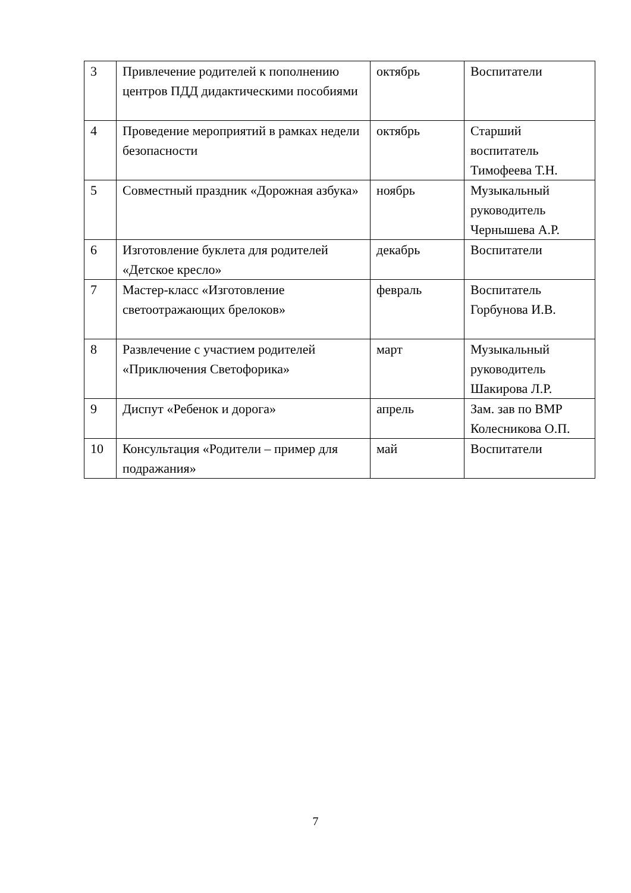| 3 | Привлечение родителей к пополнению центров ПДД дидактическими пособиями | октябрь | Воспитатели |
| 4 | Проведение мероприятий в рамках недели безопасности | октябрь | Старший воспитатель Тимофеева Т.Н. |
| 5 | Совместный праздник «Дорожная азбука» | ноябрь | Музыкальный руководитель Чернышева А.Р. |
| 6 | Изготовление буклета для родителей «Детское кресло» | декабрь | Воспитатели |
| 7 | Мастер-класс «Изготовление светоотражающих брелоков» | февраль | Воспитатель Горбунова И.В. |
| 8 | Развлечение с участием родителей «Приключения Светофорика» | март | Музыкальный руководитель Шакирова Л.Р. |
| 9 | Диспут «Ребенок и дорога» | апрель | Зам. зав по ВМР Колесникова О.П. |
| 10 | Консультация «Родители – пример для подражания» | май | Воспитатели |
7